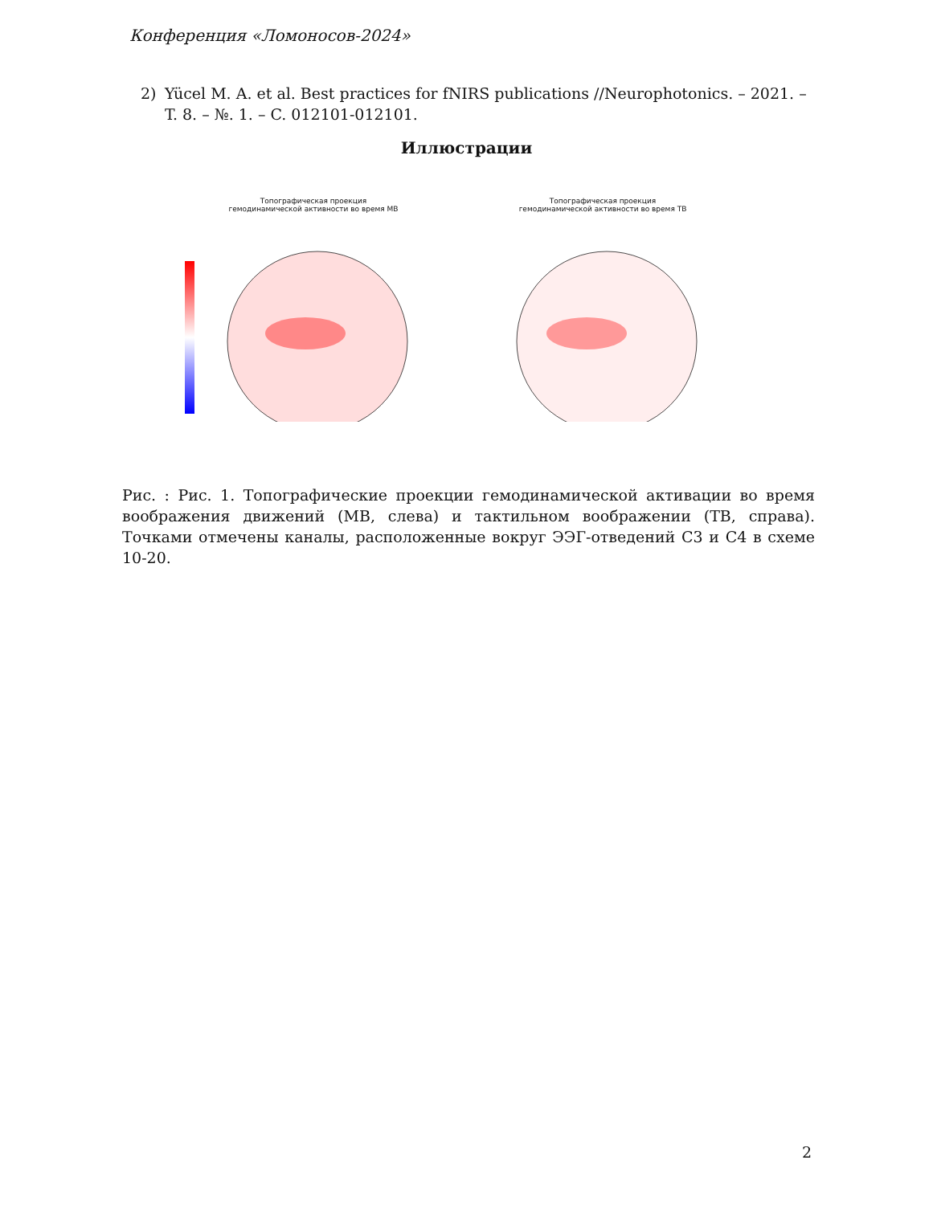Конференция «Ломоносов-2024»
2) Yücel M. A. et al. Best practices for fNIRS publications //Neurophotonics. – 2021. – T. 8. – №. 1. – C. 012101-012101.
Иллюстрации
Топографическая проекция
гемодинамической активности во время МВ
Топографическая проекция
гемодинамической активности во время ТВ
Рис. : Рис. 1. Топографические проекции гемодинамической активации во время воображения движений (МВ, слева) и тактильном воображении (ТВ, справа). Точками отмечены каналы, расположенные вокруг ЭЭГ-отведений C3 и C4 в схеме 10-20.
2